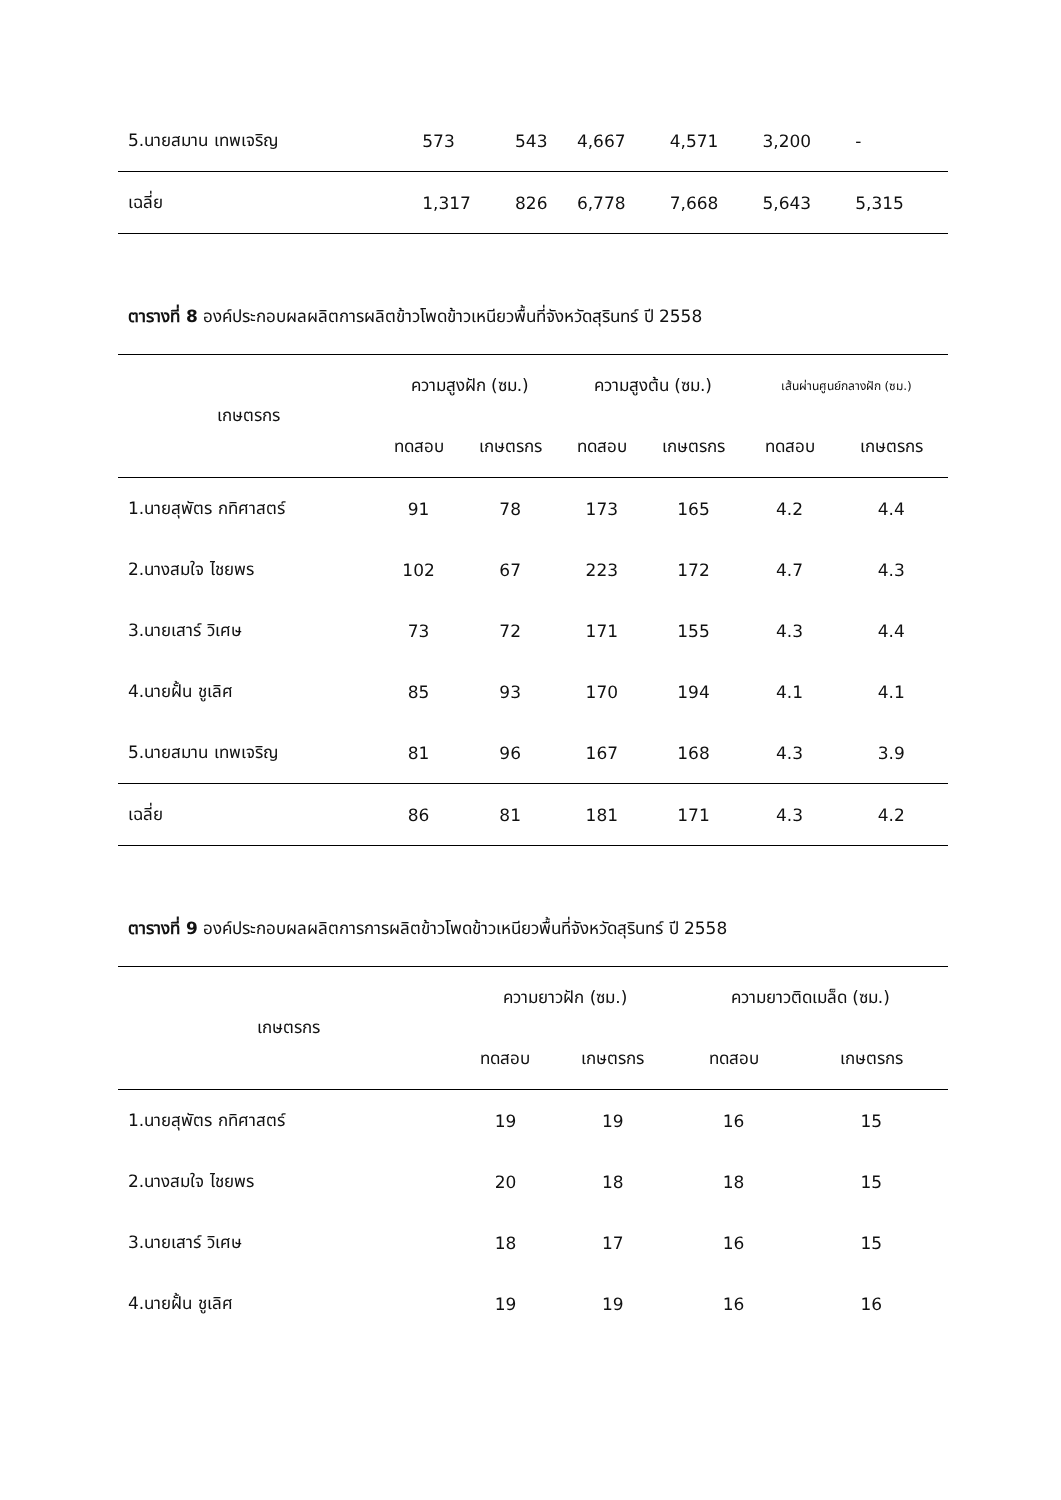| 5.นายสมาน เทพเจริญ | 573 | 543 | 4,667 | 4,571 | 3,200 | - |
| เฉลี่ย | 1,317 | 826 | 6,778 | 7,668 | 5,643 | 5,315 |
ตารางที่ 8 องค์ประกอบผลผลิตการผลิตข้าวโพดข้าวเหนียวพื้นที่จังหวัดสุรินทร์ ปี 2558
| เกษตรกร | ความสูงฝัก (ซม.) | | ความสูงต้น (ซม.) | | เส้นผ่านศูนย์กลางฝัก (ซม.) | |
| --- | --- | --- | --- | --- | --- | --- |
| | ทดสอบ | เกษตรกร | ทดสอบ | เกษตรกร | ทดสอบ | เกษตรกร |
| 1.นายสุพัตร กทิศาสตร์ | 91 | 78 | 173 | 165 | 4.2 | 4.4 |
| 2.นางสมใจ ไชยพร | 102 | 67 | 223 | 172 | 4.7 | 4.3 |
| 3.นายเสาร์ วิเศษ | 73 | 72 | 171 | 155 | 4.3 | 4.4 |
| 4.นายฝั้น ชูเลิศ | 85 | 93 | 170 | 194 | 4.1 | 4.1 |
| 5.นายสมาน เทพเจริญ | 81 | 96 | 167 | 168 | 4.3 | 3.9 |
| เฉลี่ย | 86 | 81 | 181 | 171 | 4.3 | 4.2 |
ตารางที่ 9 องค์ประกอบผลผลิตการการผลิตข้าวโพดข้าวเหนียวพื้นที่จังหวัดสุรินทร์ ปี 2558
| เกษตรกร | ความยาวฝัก (ซม.) | | ความยาวติดเมล็ด (ซม.) | |
| --- | --- | --- | --- | --- |
| | ทดสอบ | เกษตรกร | ทดสอบ | เกษตรกร |
| 1.นายสุพัตร กทิศาสตร์ | 19 | 19 | 16 | 15 |
| 2.นางสมใจ ไชยพร | 20 | 18 | 18 | 15 |
| 3.นายเสาร์ วิเศษ | 18 | 17 | 16 | 15 |
| 4.นายฝั้น ชูเลิศ | 19 | 19 | 16 | 16 |